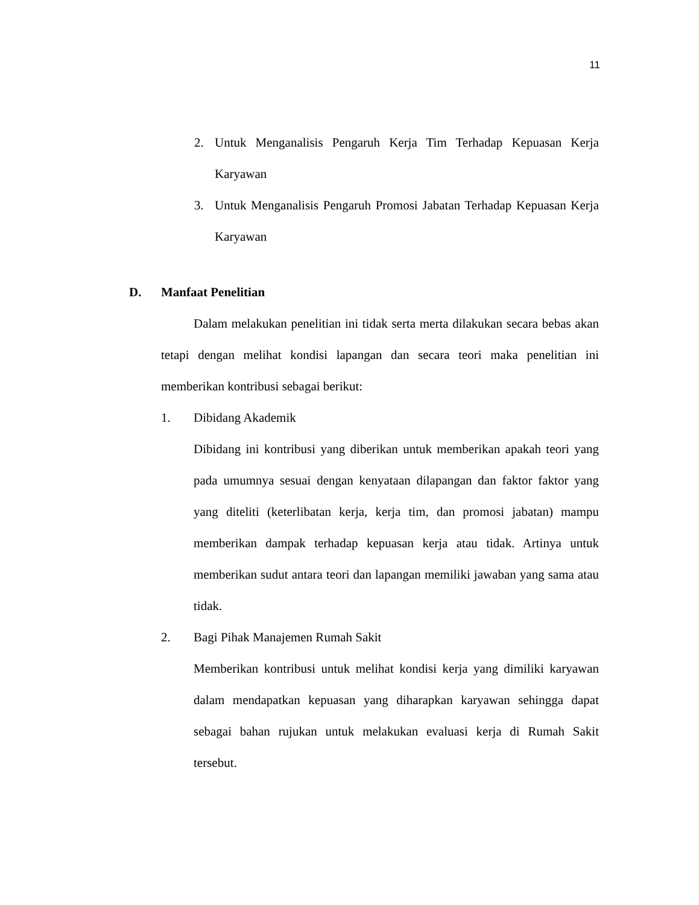11
2. Untuk Menganalisis Pengaruh Kerja Tim Terhadap Kepuasan Kerja Karyawan
3. Untuk Menganalisis Pengaruh Promosi Jabatan Terhadap Kepuasan Kerja Karyawan
D. Manfaat Penelitian
Dalam melakukan penelitian ini tidak serta merta dilakukan secara bebas akan tetapi dengan melihat kondisi lapangan dan secara teori maka penelitian ini memberikan kontribusi sebagai berikut:
1. Dibidang Akademik
Dibidang ini kontribusi yang diberikan untuk memberikan apakah teori yang pada umumnya sesuai dengan kenyataan dilapangan dan faktor faktor yang yang diteliti (keterlibatan kerja, kerja tim, dan promosi jabatan) mampu memberikan dampak terhadap kepuasan kerja atau tidak. Artinya untuk memberikan sudut antara teori dan lapangan memiliki jawaban yang sama atau tidak.
2. Bagi Pihak Manajemen Rumah Sakit
Memberikan kontribusi untuk melihat kondisi kerja yang dimiliki karyawan dalam mendapatkan kepuasan yang diharapkan karyawan sehingga dapat sebagai bahan rujukan untuk melakukan evaluasi kerja di Rumah Sakit tersebut.